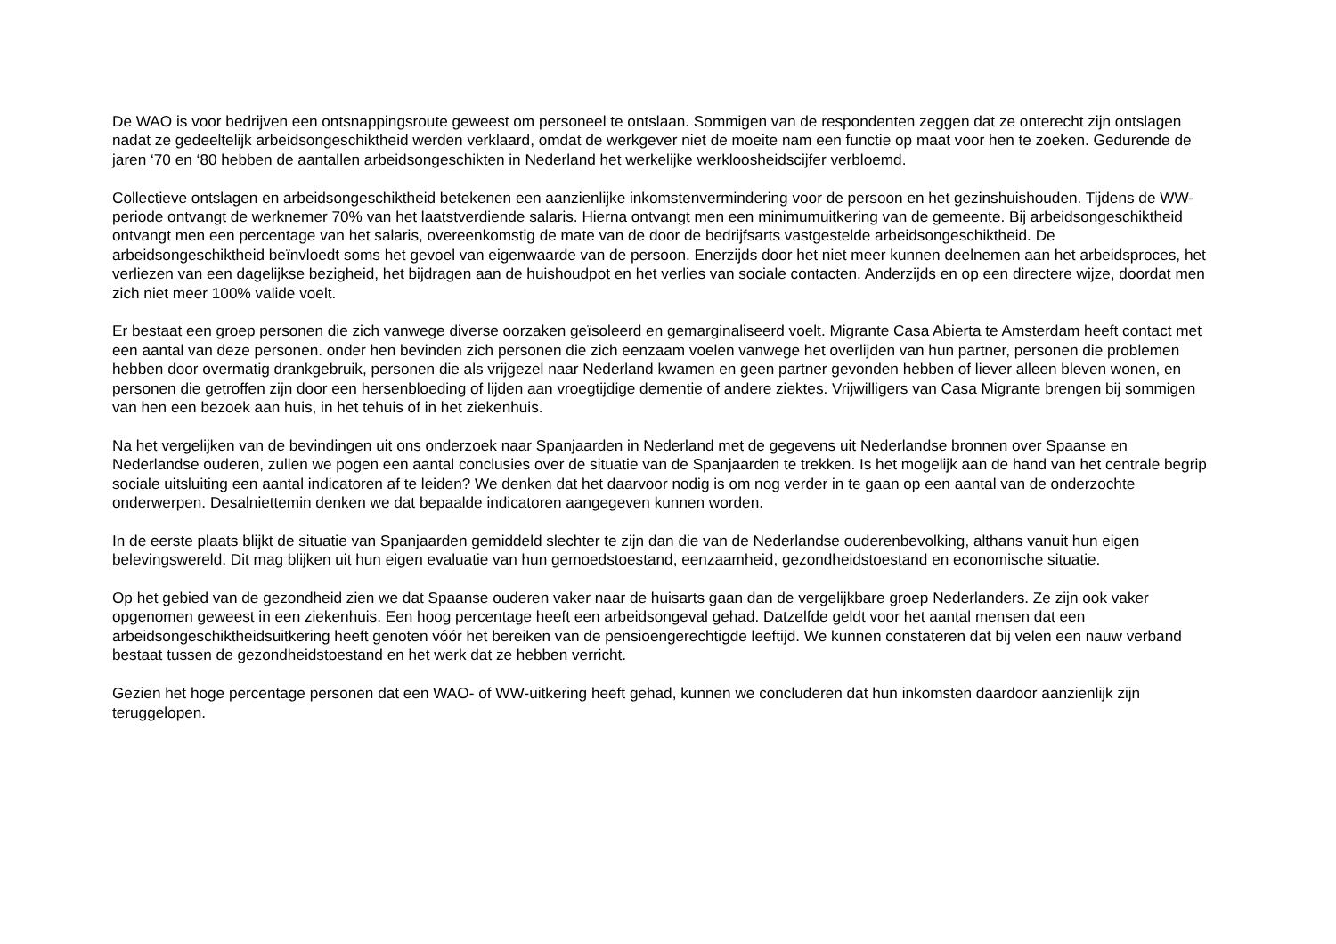De WAO is voor bedrijven een ontsnappingsroute geweest om personeel te ontslaan. Sommigen van de respondenten zeggen dat ze onterecht zijn ontslagen nadat ze gedeeltelijk arbeidsongeschiktheid werden verklaard, omdat de werkgever niet de moeite nam een functie op maat voor hen te zoeken. Gedurende de jaren ‘70 en ‘80 hebben de aantallen arbeidsongeschikten in Nederland het werkelijke werkloosheidscijfer verbloemd.
Collectieve ontslagen en arbeidsongeschiktheid betekenen een aanzienlijke inkomstenvermindering voor de persoon en het gezinshuishouden. Tijdens de WW-periode ontvangt de werknemer 70% van het laatstverdiende salaris. Hierna ontvangt men een minimumuitkering van de gemeente. Bij arbeidsongeschiktheid ontvangt men een percentage van het salaris, overeenkomstig de mate van de door de bedrijfsarts vastgestelde arbeidsongeschiktheid. De arbeidsongeschiktheid beïnvloedt soms het gevoel van eigenwaarde van de persoon. Enerzijds door het niet meer kunnen deelnemen aan het arbeidsproces, het verliezen van een dagelijkse bezigheid, het bijdragen aan de huishoudpot en het verlies van sociale contacten. Anderzijds en op een directere wijze, doordat men zich niet meer 100% valide voelt.
Er bestaat een groep personen die zich vanwege diverse oorzaken geïsoleerd en gemarginaliseerd voelt. Migrante Casa Abierta te Amsterdam heeft contact met een aantal van deze personen. onder hen bevinden zich personen die zich eenzaam voelen vanwege het overlijden van hun partner, personen die problemen hebben door overmatig drankgebruik, personen die als vrijgezel naar Nederland kwamen en geen partner gevonden hebben of liever alleen bleven wonen, en personen die getroffen zijn door een hersenbloeding of lijden aan vroegtijdige dementie of andere ziektes. Vrijwilligers van Casa Migrante brengen bij sommigen van hen een bezoek aan huis, in het tehuis of in het ziekenhuis.
Na het vergelijken van de bevindingen uit ons onderzoek naar Spanjaarden in Nederland met de gegevens uit Nederlandse bronnen over Spaanse en Nederlandse ouderen, zullen we pogen een aantal conclusies over de situatie van de Spanjaarden te trekken. Is het mogelijk aan de hand van het centrale begrip sociale uitsluiting een aantal indicatoren af te leiden? We denken dat het daarvoor nodig is om nog verder in te gaan op een aantal van de onderzochte onderwerpen. Desalniettemin denken we dat bepaalde indicatoren aangegeven kunnen worden.
In de eerste plaats blijkt de situatie van Spanjaarden gemiddeld slechter te zijn dan die van de Nederlandse ouderenbevolking, althans vanuit hun eigen belevingswereld. Dit mag blijken uit hun eigen evaluatie van hun gemoedstoestand, eenzaamheid, gezondheidstoestand en economische situatie.
Op het gebied van de gezondheid zien we dat Spaanse ouderen vaker naar de huisarts gaan dan de vergelijkbare groep Nederlanders. Ze zijn ook vaker opgenomen geweest in een ziekenhuis. Een hoog percentage heeft een arbeidsongeval gehad. Datzelfde geldt voor het aantal mensen dat een arbeidsongeschiktheidsuitkering heeft genoten vóór het bereiken van de pensioengerechtigde leeftijd. We kunnen constateren dat bij velen een nauw verband bestaat tussen de gezondheidstoestand en het werk dat ze hebben verricht.
Gezien het hoge percentage personen dat een WAO- of WW-uitkering heeft gehad, kunnen we concluderen dat hun inkomsten daardoor aanzienlijk zijn teruggelopen.